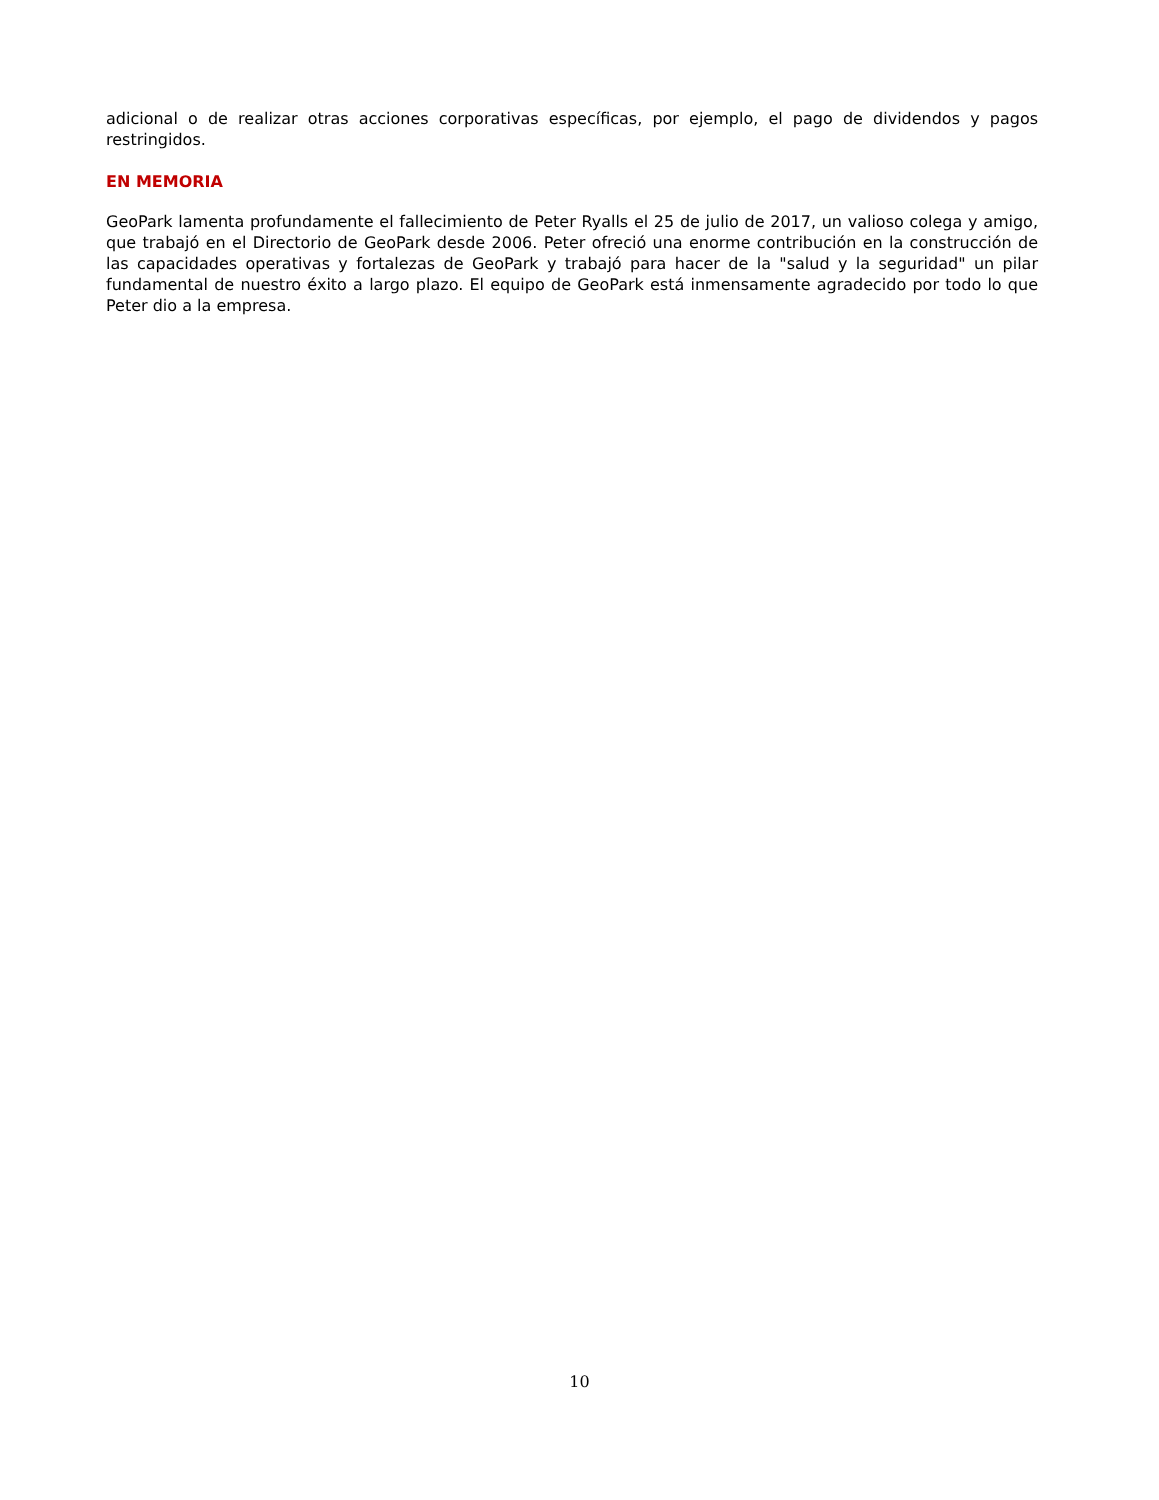adicional o de realizar otras acciones corporativas específicas, por ejemplo, el pago de dividendos y pagos restringidos.
EN MEMORIA
GeoPark lamenta profundamente el fallecimiento de Peter Ryalls el 25 de julio de 2017, un valioso colega y amigo, que trabajó en el Directorio de GeoPark desde 2006. Peter ofreció una enorme contribución en la construcción de las capacidades operativas y fortalezas de GeoPark y trabajó para hacer de la "salud y la seguridad" un pilar fundamental de nuestro éxito a largo plazo. El equipo de GeoPark está inmensamente agradecido por todo lo que Peter dio a la empresa.
10